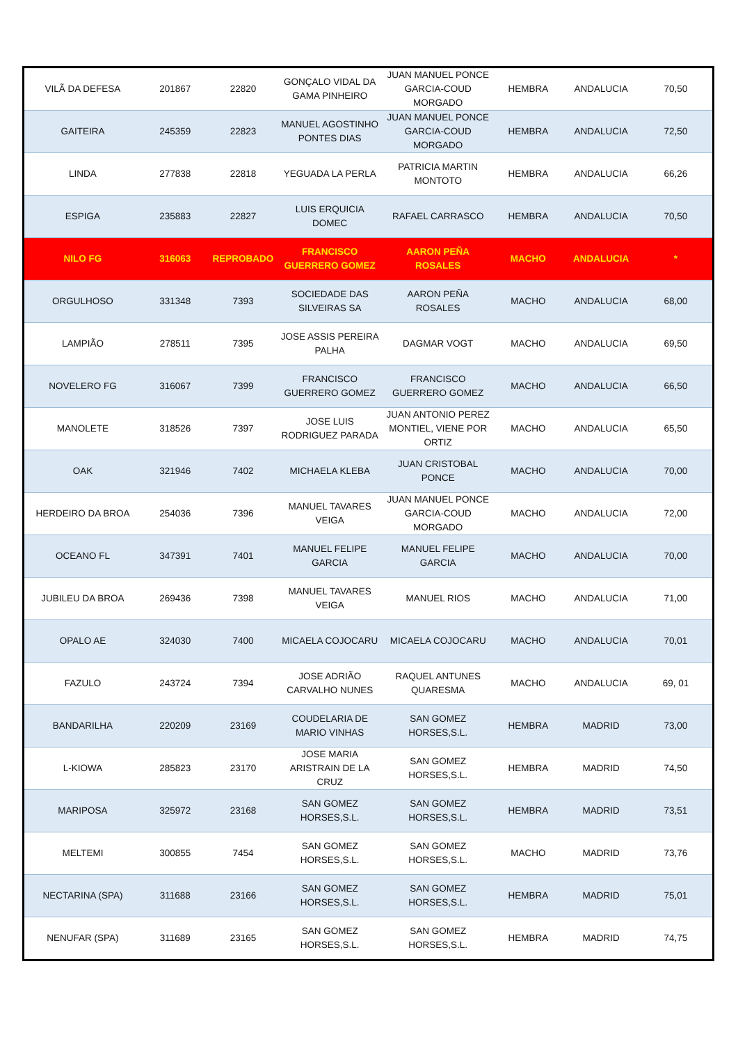| VILÃ DA DEFESA | 201867 | 22820 | GONÇALO VIDAL DA GAMA PINHEIRO | JUAN MANUEL PONCE GARCIA-COUD MORGADO | HEMBRA | ANDALUCIA | 70,50 |
| GAITEIRA | 245359 | 22823 | MANUEL AGOSTINHO PONTES DIAS | JUAN MANUEL PONCE GARCIA-COUD MORGADO | HEMBRA | ANDALUCIA | 72,50 |
| LINDA | 277838 | 22818 | YEGUADA LA PERLA | PATRICIA MARTIN MONTOTO | HEMBRA | ANDALUCIA | 66,26 |
| ESPIGA | 235883 | 22827 | LUIS ERQUICIA DOMEC | RAFAEL CARRASCO | HEMBRA | ANDALUCIA | 70,50 |
| NILO FG | 316063 | REPROBADO | FRANCISCO GUERRERO GOMEZ | AARON PEÑA ROSALES | MACHO | ANDALUCIA | * |
| ORGULHOSO | 331348 | 7393 | SOCIEDADE DAS SILVEIRAS SA | AARON PEÑA ROSALES | MACHO | ANDALUCIA | 68,00 |
| LAMPIÃO | 278511 | 7395 | JOSE ASSIS PEREIRA PALHA | DAGMAR VOGT | MACHO | ANDALUCIA | 69,50 |
| NOVELERO FG | 316067 | 7399 | FRANCISCO GUERRERO GOMEZ | FRANCISCO GUERRERO GOMEZ | MACHO | ANDALUCIA | 66,50 |
| MANOLETE | 318526 | 7397 | JOSE LUIS RODRIGUEZ PARADA | JUAN ANTONIO PEREZ MONTIEL, VIENE POR ORTIZ | MACHO | ANDALUCIA | 65,50 |
| OAK | 321946 | 7402 | MICHAELA KLEBA | JUAN CRISTOBAL PONCE | MACHO | ANDALUCIA | 70,00 |
| HERDEIRO DA BROA | 254036 | 7396 | MANUEL TAVARES VEIGA | JUAN MANUEL PONCE GARCIA-COUD MORGADO | MACHO | ANDALUCIA | 72,00 |
| OCEANO FL | 347391 | 7401 | MANUEL FELIPE GARCIA | MANUEL FELIPE GARCIA | MACHO | ANDALUCIA | 70,00 |
| JUBILEU DA BROA | 269436 | 7398 | MANUEL TAVARES VEIGA | MANUEL RIOS | MACHO | ANDALUCIA | 71,00 |
| OPALO AE | 324030 | 7400 | MICAELA COJOCARU | MICAELA COJOCARU | MACHO | ANDALUCIA | 70,01 |
| FAZULO | 243724 | 7394 | JOSE ADRIÃO CARVALHO NUNES | RAQUEL ANTUNES QUARESMA | MACHO | ANDALUCIA | 69, 01 |
| BANDARILHA | 220209 | 23169 | COUDELARIA DE MARIO VINHAS | SAN GOMEZ HORSES,S.L. | HEMBRA | MADRID | 73,00 |
| L-KIOWA | 285823 | 23170 | JOSE MARIA ARISTRAIN DE LA CRUZ | SAN GOMEZ HORSES,S.L. | HEMBRA | MADRID | 74,50 |
| MARIPOSA | 325972 | 23168 | SAN GOMEZ HORSES,S.L. | SAN GOMEZ HORSES,S.L. | HEMBRA | MADRID | 73,51 |
| MELTEMI | 300855 | 7454 | SAN GOMEZ HORSES,S.L. | SAN GOMEZ HORSES,S.L. | MACHO | MADRID | 73,76 |
| NECTARINA (SPA) | 311688 | 23166 | SAN GOMEZ HORSES,S.L. | SAN GOMEZ HORSES,S.L. | HEMBRA | MADRID | 75,01 |
| NENUFAR (SPA) | 311689 | 23165 | SAN GOMEZ HORSES,S.L. | SAN GOMEZ HORSES,S.L. | HEMBRA | MADRID | 74,75 |